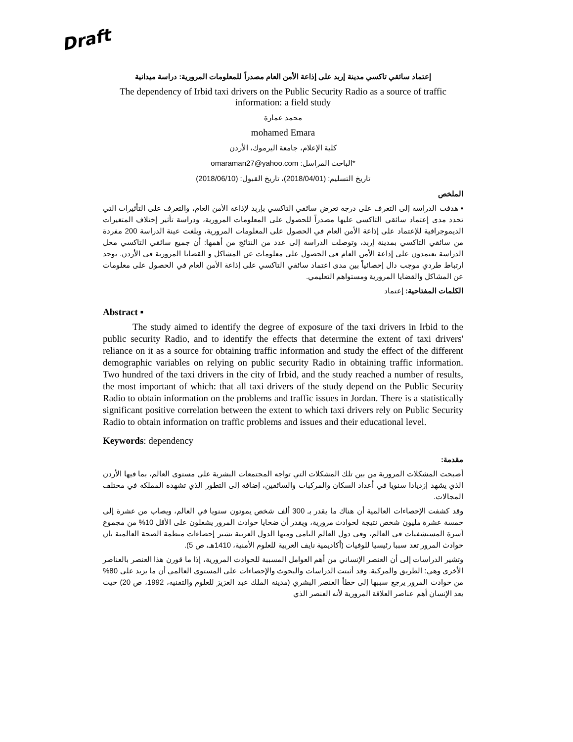Draft
إعتماد سائقي تاكسي مدينة إربد على إذاعة الأمن العام مصدراً للمعلومات المرورية: دراسة ميدانية
The dependency of Irbid taxi drivers on the Public Security Radio as a source of traffic information: a field study
محمد عمارة
mohamed Emara
كلية الإعلام، جامعة اليرموك، الأردن
*الباحث المراسل: omaraman27@yahoo.com
تاريخ التسليم: (2018/04/01)، تاريخ القبول: (2018/06/10)
الملخص
▪ هدفت الدراسة إلى التعرف على درجة تعرض سائقي التاكسي بإربد لإذاعة الأمن العام، والتعرف على التأثيرات التي تحدد مدى إعتماد سائقي التاكسي عليها مصدراً للحصول على المعلومات المرورية، ودراسة تأثير إختلاف المتغيرات الديموجرافية للإعتماد على إذاعة الأمن العام في الحصول على المعلومات المرورية، وبلغت عينة الدراسة 200 مفردة من سائقي التاكسي بمدينة إربد، وتوصلت الدراسة إلى عدد من النتائج من أهمها: أن جميع سائقي التاكسي محل الدراسة يعتمدون علي إذاعة الأمن العام في الحصول علي معلومات عن المشاكل و القضايا المرورية في الأردن. يوجد ارتباط طردي موجب دال إحصائياً بين مدى اعتماد سائقي التاكسي على إذاعة الأمن العام في الحصول على معلومات عن المشاكل والقضايا المرورية ومستواهم التعليمي.
الكلمات المفتاحية: إعتماد
Abstract ▪
The study aimed to identify the degree of exposure of the taxi drivers in Irbid to the public security Radio, and to identify the effects that determine the extent of taxi drivers' reliance on it as a source for obtaining traffic information and study the effect of the different demographic variables on relying on public security Radio in obtaining traffic information. Two hundred of the taxi drivers in the city of Irbid, and the study reached a number of results, the most important of which: that all taxi drivers of the study depend on the Public Security Radio to obtain information on the problems and traffic issues in Jordan. There is a statistically significant positive correlation between the extent to which taxi drivers rely on Public Security Radio to obtain information on traffic problems and issues and their educational level.
Keywords: dependency
مقدمة:
أصبحت المشكلات المرورية من بين تلك المشكلات التي تواجه المجتمعات البشرية على مستوى العالم، بما فيها الأردن الذي يشهد إزديادا سنويا في أعداد السكان والمركبات والسائقين، إضافة إلى التطور الذي تشهده المملكة في مختلف المجالات.
وقد كشفت الإحصاءات العالمية أن هناك ما يقدر بـ 300 ألف شخص يموتون سنويا في العالم، ويصاب من عشرة إلى خمسة عشرة مليون شخص نتيجة لحوادث مرورية، ويقدر أن ضحايا حوادث المرور يشغلون على الأقل 10% من مجموع أسرة المستشفيات في العالم، وفي دول العالم النامي ومنها الدول العربية تشير إحصاءات منظمة الصحة العالمية بان حوادث المرور تعد سببا رئيسيا للوفيات (أكاديمية نايف العربية للعلوم الأمنية، 1410هـ، ص 5).
وتشير الدراسات إلى أن العنصر الإنساني من أهم العوامل المسببة للحوادث المرورية، إذا ما قورن هذا العنصر بالعناصر الأخرى وهي: الطريق والمركبة. وقد أثبتت الدراسات والبحوث والإحصاءات على المستوى العالمي أن ما يزيد على 80% من حوادث المرور يرجع سببها إلى خطأ العنصر البشري (مدينة الملك عبد العزيز للعلوم والتقنية، 1992، ص 20) حيث يعد الإنسان أهم عناصر العلاقة المرورية لأنه العنصر الذي